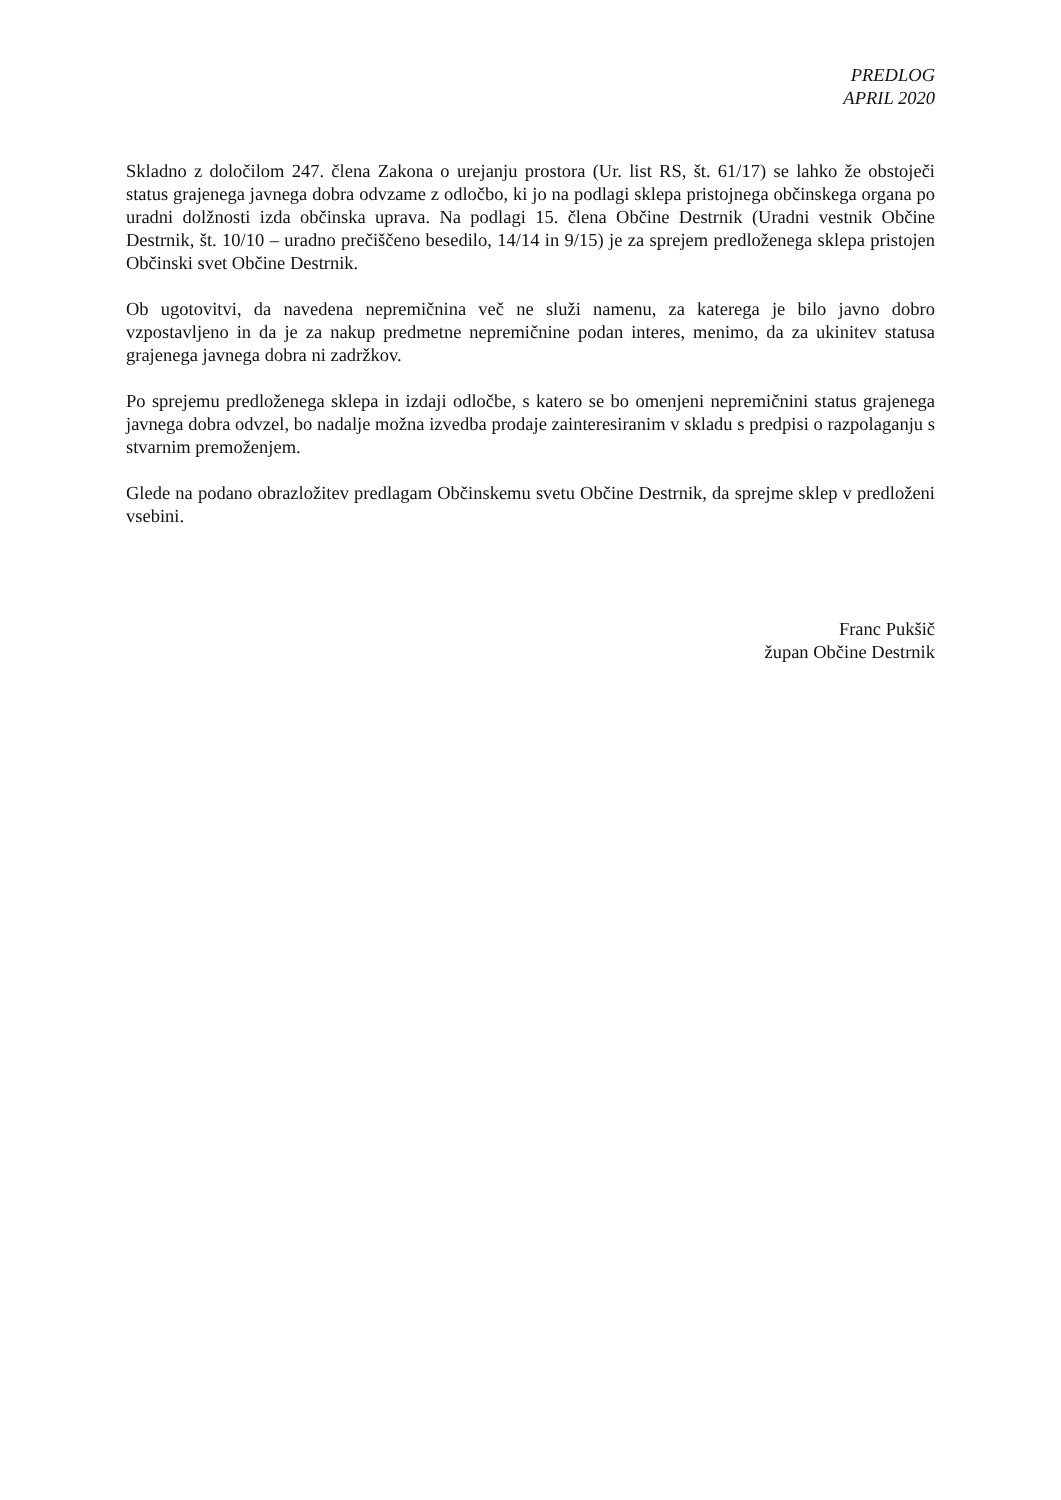PREDLOG
APRIL 2020
Skladno z določilom 247. člena Zakona o urejanju prostora (Ur. list RS, št. 61/17) se lahko že obstoječi status grajenega javnega dobra odvzame z odločbo, ki jo na podlagi sklepa pristojnega občinskega organa po uradni dolžnosti izda občinska uprava. Na podlagi 15. člena Občine Destrnik (Uradni vestnik Občine Destrnik, št. 10/10 – uradno prečiščeno besedilo, 14/14 in 9/15) je za sprejem predloženega sklepa pristojen Občinski svet Občine Destrnik.
Ob ugotovitvi, da navedena nepremičnina več ne služi namenu, za katerega je bilo javno dobro vzpostavljeno in da je za nakup predmetne nepremičnine podan interes, menimo, da za ukinitev statusa grajenega javnega dobra ni zadržkov.
Po sprejemu predloženega sklepa in izdaji odločbe, s katero se bo omenjeni nepremičnini status grajenega javnega dobra odvzel, bo nadalje možna izvedba prodaje zainteresiranim v skladu s predpisi o razpolaganju s stvarnim premoženjem.
Glede na podano obrazložitev predlagam Občinskemu svetu Občine Destrnik, da sprejme sklep v predloženi vsebini.
Franc Pukšič
župan Občine Destrnik